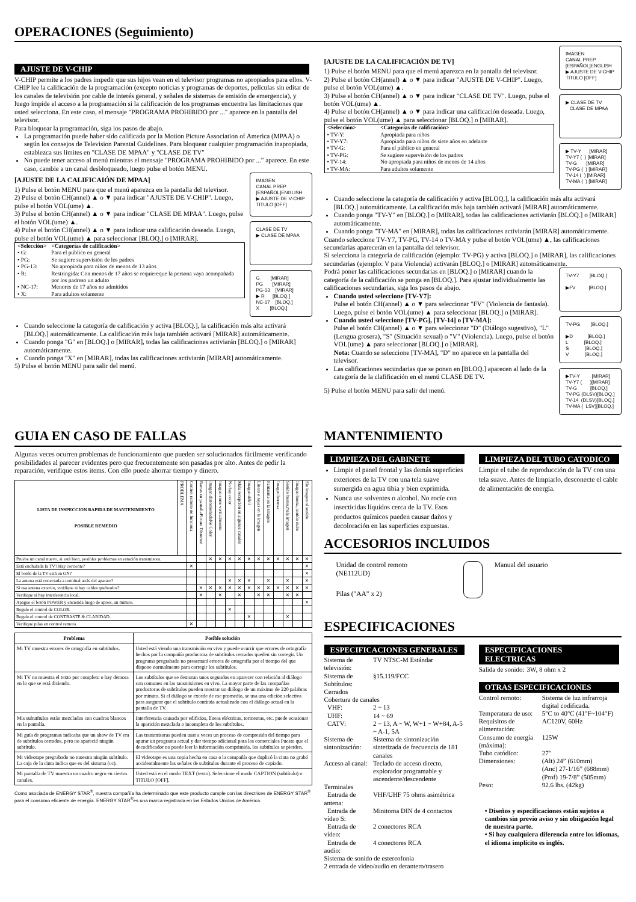OPERACIONES (Seguimiento)
AJUSTE DE V-CHIP
V-CHIP permite a los padres impedir que sus hijos vean en el televisor programas no apropiados para ellos. V-CHIP lee la calificación de la programación (excepto noticias y programas de deportes, películas sin editar de los canales de televisión por cable de interés general, y señales de sistemas de emisión de emergencia), y luego impide el acceso a la programación si la calificación de los programas encuentra las limitaciones que usted selecciona. En este caso, el mensaje "PROGRAMA PROHIBIDO por ..." aparece en la pantalla del televisor.
Para bloquear la programación, siga los pasos de abajo.
La programación puede haber sido calificada por la Motion Picture Association of America (MPAA) o según los consejos de Television Parental Guidelines. Para bloquear cualquier programación inapropiada, establezca sus límites en "CLASE DE MPAA" y "CLASE DE TV"
No puede tener acceso al menú mientras el mensaje "PROGRAMA PROHIBIDO por ..." aparece. En este caso, cambie a un canal desbloqueado, luego pulse el botón MENU.
[AJUSTE DE LA CALIFICAIÓN DE MPAA]
1) Pulse el botón MENU para que el menú aparezca en la pantalla del televisor.
2) Pulse el botón CH(annel) ▲ o ▼ para indicar "AJUSTE DE V-CHIP". Luego, pulse el botón VOL(ume) ▲.
3) Pulse el botón CH(annel) ▲ o ▼ para indicar "CLASE DE MPAA". Luego, pulse el botón VOL(ume) ▲.
4) Pulse el botón CH(annel) ▲ o ▼ para indicar una calificación deseada. Luego, pulse el botón VOL(ume) ▲ para seleccionar [BLOQ.] o [MIRAR].
| <Selección> | <Categorías de calificación> |
| • G: | Para el público en general |
| • PG: | Se sugiere supervisión de los padres |
| • PG-13: | No apropiada para niños de menos de 13 años |
| • R: | Restringida: Con menos de 17 años se requiereque la persona vaya acompañada por los padreso un adulto |
| • NC-17: | Menores de 17 años no admitidos |
| • X: | Para adultos solamente |
IMAGEN CANAL PREP. [ESPAÑOL]ENGLISH ▶ AJUSTE DE V-CHIP TITULO [OFF]
CLASE DE TV ▶ CLASE DE MPAA
G [MIRAR] PG [MIRAR] PG-13 [MIRAR] ▶ R [BLOQ.] NC-17 [BLOQ.] X [BLOQ.]
Cuando seleccione la categoría de calificación y activa [BLOQ.], la calificación más alta activará [BLOQ.] automáticamente. La calificación más baja también activará [MIRAR] automáticamente.
Cuando ponga "G" en [BLOQ.] o [MIRAR], todas las calificaciones activiarán [BLOQ.] o [MIRAR] automáticamente.
Cuando ponga "X" en [MIRAR], todas las calificaciones activiarán [MIRAR] automáticamente.
5) Pulse el botón MENU para salir del menú.
[AJUSTE DE LA CALIFICACIÓN DE TV]
1) Pulse el botón MENU para que el menú aparezca en la pantalla del televisor.
2) Pulse el botón CH(annel) ▲ o ▼ para indicar "AJUSTE DE V-CHIP". Luego, pulse el botón VOL(ume) ▲.
3) Pulse el botón CH(annel) ▲ o ▼ para indicar "CLASE DE TV". Luego, pulse el botón VOL(ume) ▲.
4) Pulse el botón CH(annel) ▲ o ▼ para indicar una calificación deseada. Luego, pulse el botón VOL(ume) ▲ para seleccionar [BLOQ.] o [MIRAR].
| <Selección> | <Categorías de calificación> |
| • TV-Y: | Apropiada para niños |
| • TV-Y7: | Apropiada para niños de siete años en adelante |
| • TV-G: | Para el público en general |
| • TV-PG: | Se sugiere supervisión de los padres |
| • TV-14: | No apropiada para niños de menos de 14 años |
| • TV-MA: | Para adultos solamente |
IMAGEN CANAL PREP. [ESPAÑOL]ENGLISH ▶ AJUSTE DE V-CHIP TITULO [OFF]
▶ CLASE DE TV CLASE DE MPAA
▶ TV-Y [MIRAR] TV-Y7 ( ) [MIRAR] TV-G [MIRAR] TV-PG ( ) [MIRAR] TV-14 ( ) [MIRAR] TV-MA ( ) [MIRAR]
Cuando seleccione la categoría de calificación y activa [BLOQ.], la calificación más alta activará [BLOQ.] automáticamente. La calificación más baja también activará [MIRAR] automáticamente.
Cuando ponga "TV-Y" en [BLOQ.] o [MIRAR], todas las calificaciones activiarán [BLOQ.] o [MIRAR] automáticamente.
Cuando ponga "TV-MA" en [MIRAR], todas las calificaciones activiarán [MIRAR] automáticamente.
Cuando seleccione TV-Y7, TV-PG, TV-14 o TV-MA y pulse el botón VOL(ume) ▲, las calificaciones secundarias aparecerán en la pantalla del televisor.
Si selecciona la categoría de calificación (ejemplo: TV-PG) y activa [BLOQ.] o [MIRAR], las calificaciones secundarias (ejemplo: V para Violencia) activarán [BLOQ.] o [MIRAR] automáticamente.
Podrá poner las calificaciones secundarias en [BLOQ.] o [MIRAR] cuando la categoría de la calificación se ponga en [BLOQ.]. Para ajustar individualmente las calificaciones secundarias, siga los pasos de abajo.
Cuando usted seleccione [TV-Y7]:
Pulse el botón CH(annel) ▲ o ▼ para seleccionar "FV" (Violencia de fantasía). Luego, pulse el botón VOL(ume) ▲ para seleccionar [BLOQ.] o [MIRAR].
Cuando usted seleccione [TV-PG], [TV-14] o [TV-MA]:
Pulse el botón CH(annel) ▲ o ▼ para seleccionar "D" (Diálogo sugestivo), "L" (Lengua grosera), "S" (Situación sexual) o "V" (Violencia). Luego, pulse el botón VOL(ume) ▲ para seleccionar [BLOQ.] o [MIRAR].
Nota: Cuando se seleccione [TV-MA], "D" no aparece en la pantalla del televisor.
Las calificaciones secundarias que se ponen en [BLOQ.] aparecen al lado de la categoría de la clafificación en el menú CLASE DE TV.
5) Pulse el botón MENU para salir del menú.
TV-Y7 [BLOQ.] ▶FV [BLOQ.]
TV-PG [BLOQ.] ▶D [BLOQ.] L [BLOQ.] S [BLOQ.] V [BLOQ.]
▶TV-Y [MIRAR] TV-Y7 ( )[MIRAR] TV-G [BLOQ.] TV-PG (DLSV)[BLOQ.] TV-14 (DLSV)[BLOQ.] TV-MA ( LSV)[BLOQ.]
GUIA EN CASO DE FALLAS
Algunas veces ocurren problemas de funcionamiento que pueden ser solucionados fácilmente verificando posibilidades al parecer evidentes pero que frecuentemente son pasadas por alto. Antes de pedir la reparación, verifique estos items. Con ello puede ahorrar tiempo y dinero.
| LISTA DE INSPECCION RAPIDA DE MANTENIMIENTO POSIBLE REMEDIO | PROBLEMA | Control remoto no funciona | Barras en pantallaPicture Distorted | Imagen distorsionadaNo Color | Imagen corre verticalmente | No hay color | Mala recepción en algunos canales | Imagen débil | Líneas o rayas en la imagen | Fantasma en la imagen | Imagen borrosa | Sonido bueno,mala imagen | Imagen buena, sonido malo | Sin imagen ni sonido |
| --- | --- | --- | --- | --- | --- | --- | --- | --- | --- | --- | --- | --- | --- | --- |
| Pruebe un canal nuevo, si está bien, posibles problemas en estación transmisora. | | | | ✕ | ✕ | ✕ | ✕ | ✕ | ✕ | ✕ | ✕ | ✕ | ✕ | ✕ |
| Está enchufada la TV? Hay corriente? | | ✕ | | | | | | | | | | | | ✕ |
| El botón de la TV está en ON? | | | | | | | | | | | | | | ✕ |
| La antena está conectada a terminal atrás del aparato? | | | | | | ✕ | ✕ | ✕ | | ✕ | | ✕ | | ✕ |
| Si usa antena exterior, verifique si hay cables quebrados? | | | ✕ | ✕ | ✕ | ✕ | ✕ | ✕ | ✕ | ✕ | ✕ | ✕ | ✕ | ✕ |
| Verifique si hay interferencia local. | | | ✕ | | ✕ | | ✕ | | ✕ | ✕ | | ✕ | ✕ | |
| Apague el botón POWER y encienda luego de aprox. un minuto. | | | | | | | | | | | | | | ✕ |
| Regule el control de COLOR. | | | | | | ✕ | | | | | | | | |
| Regule el control de CONTRASTE & CLARIDAD. | | | | | | | | ✕ | | | | ✕ | | |
| Verifique pilas en control remoto. | | ✕ | | | | | | | | | | | | |
| Problema | Posible solución |
| --- | --- |
| Mi TV muestra errores de ortografía en subtítulos. | Usted está viendo una transmisión en vivo y puede ocurrir que errores de ortografía hechos por la compañía productora de subtítulos cerrados queden sin corregir. Un programa pregrabado no presentará errores de ortografía por el tiempo del que dispone normalmente para corregir los subtítulos. |
| Mi TV no muestra el texto por completo o hay demora en lo que se está diciendo. | Los subtítulos que se demoran unos segundos en aparecer con relación al diálogo son comunes en las tansmisiones en vivo. La mayor parte de las compañías productoras de subtítulos pueden mostrar un diálogo de un máximo de 220 palabras por minuto. Si el diálogo se excede de ese promedio, se usa una edición selectiva para asegurar que el subtítulo continúa actualizado con el diálogo actual en la pantalla de TV. |
| Mis subutítulos están mezclados con cuadros blancos en la pantalía. | Interferencia causada por edificios, líneas eléctricas, tormentas, etc. puede ocasionar la aparición mezclada o incompleta de los subtítulos. |
| Mi guía de programas indicaba que un show de TV era de subtítulos cerrados, pero no apareció ningún subtítulo. | Las transmisoras pueden usar a veces un proceso de compresión del tiempo para apurar un programa actual y dar tiempo adicional para los comerciales Puesto que el decodificador no puede leer la información comprimida, los subtítulos se pierden. |
| Mi videotape pregrabado no muestra ningún subtítulo. La caja de la cinta indica que es del sistama (cc). | El videotape es una copia hecha en casa o la compañía que duplicó la cinta no grabó accidentalmente las señales de subtítulos durante el proceso de copiado. |
| Mi pantalla de TV muestra un cuadro negro en ciertos canales. | Usted está en el modo TEXT (texto). Seleccione el modo CAPTION (subtítulo) o TITULO [OFF]. |
Como asociada de ENERGY STAR<sup>®</sup>, nuestra compañía ha determinado que este producto cumple con las directrices de ENERGY STAR<sup>®</sup> para el consumo eficiente de energía. ENERGY STAR<sup>®</sup>es una marca registrada en los Estados Unidos de América.
MANTENIMIENTO
LIMPIEZA DEL GABINETE
Limpie el panel frontal y las demás superficies exteriores de la TV con una tela suave sumergida en agua tibia y bien exprimida.
Nunca use solventes o alcohol. No rocíe con insecticidas líquidos cerca de la TV. Esos productos químicos pueden causar daños y decoloración en las superficies expuestas.
LIMPIEZA DEL TUBO CATODICO
Limpie el tubo de reproducción de la TV con una tela suave. Antes de limpiarlo, desconecte el cable de alimentación de energía.
ACCESORIOS INCLUIDOS
Unidad de control remoto
(NE112UD)
Pilas ("AA" x 2)
Manual del usuario
ESPECIFICACIONES
ESPECIFICACIONES GENERALES
| Sistema de televisión: | TV NTSC-M Estándar |
| Sistema de Subtítulos: Cerrados | §15.119/FCC |
| Cobertura de canales | |
| VHF: | 2 ~ 13 |
| UHF: | 14 ~ 69 |
| CATV: | 2 ~ 13, A ~ W, W+1 ~ W+84, A-5 ~ A-1, 5A |
| Sistema de sintonización: | Sistema de sintonización sintetizada de frecuencia de 181 canales |
| Acceso al canal: | Teclado de acceso directo, explorador programable y ascendente/descendente |
| Terminales | |
| Entrada de antena: | VHF/UHF 75 ohms asimétrica |
| Entrada de vídeo S: | Minitoma DIN de 4 contactos |
| Entrada de vídeo: | 2 conectores RCA |
| Entrada de audio: | 4 conectores RCA |
| Sistema de sonido de estereofonia | |
| 2 entrada de video/audio en derantero/trasero | |
ESPECIFICACIONES ELECTRICAS
| Salida de sonido: | 3W, 8 ohm x 2 |
OTRAS ESPECIFICACIONES
| Control remoto: | Sistema de luz infrarroja digital codificada. |
| Temperatura de uso: | 5°C to 40°C (41°F~104°F) |
| Requisitos de alimentación: | AC120V, 60Hz |
| Consumo de energía (máxima): | 125W |
| Tubo catódico: | 27" |
| Dimensiones: | (Alt) 24” (610mm) (Anc) 27-1/16” (688mm) (Prof) 19-7/8” (505mm) |
| Peso: | 92.6 lbs. (42kg) |
• Diseños y especificaciones están sujetos a cambios sin previo aviso y sin obiigación legal de nuestra parte.
• Si hay cualquiera diferencia entre los idiomas, el idioma implícito es inglés.